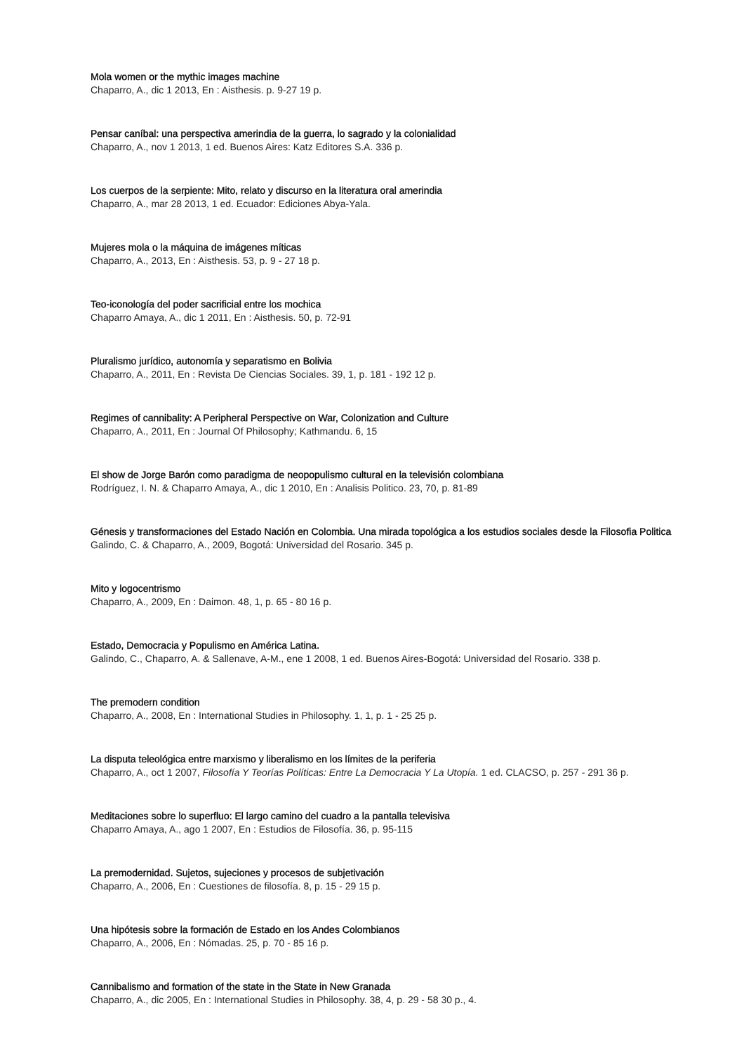Mola women or the mythic images machine
Chaparro, A., dic 1 2013, En : Aisthesis. p. 9-27 19 p.
Pensar caníbal: una perspectiva amerindia de la guerra, lo sagrado y la colonialidad
Chaparro, A., nov 1 2013, 1 ed. Buenos Aires: Katz Editores S.A. 336 p.
Los cuerpos de la serpiente: Mito, relato y discurso en la literatura oral amerindia
Chaparro, A., mar 28 2013, 1 ed. Ecuador: Ediciones Abya-Yala.
Mujeres mola o la máquina de imágenes míticas
Chaparro, A., 2013, En : Aisthesis. 53, p. 9 - 27 18 p.
Teo-iconología del poder sacrificial entre los mochica
Chaparro Amaya, A., dic 1 2011, En : Aisthesis. 50, p. 72-91
Pluralismo jurídico, autonomía y separatismo en Bolivia
Chaparro, A., 2011, En : Revista De Ciencias Sociales. 39, 1, p. 181 - 192 12 p.
Regimes of cannibality: A Peripheral Perspective on War, Colonization and Culture
Chaparro, A., 2011, En : Journal Of Philosophy; Kathmandu. 6, 15
El show de Jorge Barón como paradigma de neopopulismo cultural en la televisión colombiana
Rodríguez, I. N. & Chaparro Amaya, A., dic 1 2010, En : Analisis Politico. 23, 70, p. 81-89
Génesis y transformaciones del Estado Nación en Colombia. Una mirada topológica a los estudios sociales desde la Filosofia Politica
Galindo, C. & Chaparro, A., 2009, Bogotá: Universidad del Rosario. 345 p.
Mito y logocentrismo
Chaparro, A., 2009, En : Daimon. 48, 1, p. 65 - 80 16 p.
Estado, Democracia y Populismo en América Latina.
Galindo, C., Chaparro, A. & Sallenave, A-M., ene 1 2008, 1 ed. Buenos Aires-Bogotá: Universidad del Rosario. 338 p.
The premodern condition
Chaparro, A., 2008, En : International Studies in Philosophy. 1, 1, p. 1 - 25 25 p.
La disputa teleológica entre marxismo y liberalismo en los límites de la periferia
Chaparro, A., oct 1 2007, Filosofía Y Teorías Políticas: Entre La Democracia Y La Utopía. 1 ed. CLACSO, p. 257 - 291 36 p.
Meditaciones sobre lo superfluo: El largo camino del cuadro a la pantalla televisiva
Chaparro Amaya, A., ago 1 2007, En : Estudios de Filosofía. 36, p. 95-115
La premodernidad. Sujetos, sujeciones y procesos de subjetivación
Chaparro, A., 2006, En : Cuestiones de filosofía. 8, p. 15 - 29 15 p.
Una hipótesis sobre la formación de Estado en los Andes Colombianos
Chaparro, A., 2006, En : Nómadas. 25, p. 70 - 85 16 p.
Cannibalismo and formation of the state in the State in New Granada
Chaparro, A., dic 2005, En : International Studies in Philosophy. 38, 4, p. 29 - 58 30 p., 4.